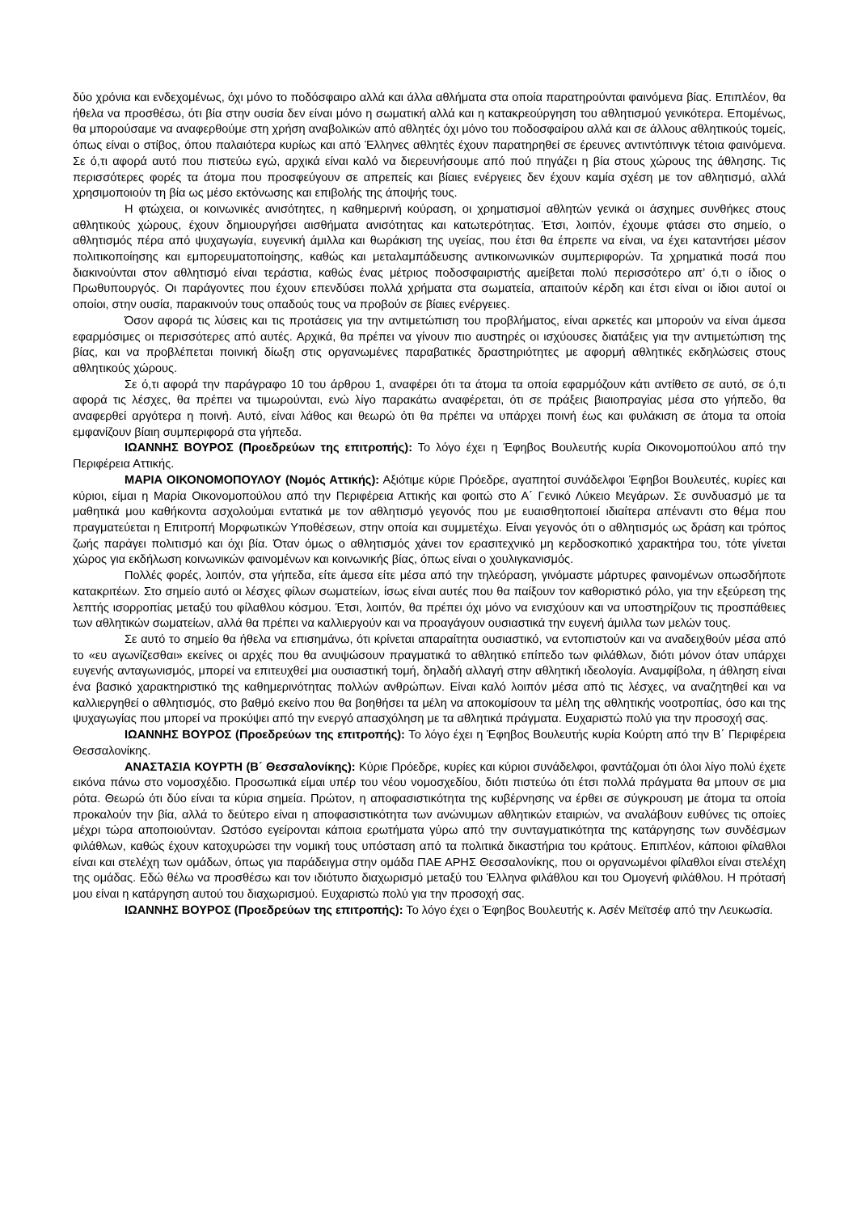δύο χρόνια και ενδεχομένως, όχι μόνο το ποδόσφαιρο αλλά και άλλα αθλήματα στα οποία παρατηρούνται φαινόμενα βίας. Επιπλέον, θα ήθελα να προσθέσω, ότι βία στην ουσία δεν είναι μόνο η σωματική αλλά και η κατακρεούργηση του αθλητισμού γενικότερα. Επομένως, θα μπορούσαμε να αναφερθούμε στη χρήση αναβολικών από αθλητές όχι μόνο του ποδοσφαίρου αλλά και σε άλλους αθλητικούς τομείς, όπως είναι ο στίβος, όπου παλαιότερα κυρίως και από Έλληνες αθλητές έχουν παρατηρηθεί σε έρευνες αντιντόπινγκ τέτοια φαινόμενα. Σε ό,τι αφορά αυτό που πιστεύω εγώ, αρχικά είναι καλό να διερευνήσουμε από πού πηγάζει η βία στους χώρους της άθλησης. Τις περισσότερες φορές τα άτομα που προσφεύγουν σε απρεπείς και βίαιες ενέργειες δεν έχουν καμία σχέση με τον αθλητισμό, αλλά χρησιμοποιούν τη βία ως μέσο εκτόνωσης και επιβολής της άποψής τους.
Η φτώχεια, οι κοινωνικές ανισότητες, η καθημερινή κούραση, οι χρηματισμοί αθλητών γενικά οι άσχημες συνθήκες στους αθλητικούς χώρους, έχουν δημιουργήσει αισθήματα ανισότητας και κατωτερότητας. Έτσι, λοιπόν, έχουμε φτάσει στο σημείο, ο αθλητισμός πέρα από ψυχαγωγία, ευγενική άμιλλα και θωράκιση της υγείας, που έτσι θα έπρεπε να είναι, να έχει καταντήσει μέσον πολιτικοποίησης και εμπορευματοποίησης, καθώς και μεταλαμπάδευσης αντικοινωνικών συμπεριφορών. Τα χρηματικά ποσά που διακινούνται στον αθλητισμό είναι τεράστια, καθώς ένας μέτριος ποδοσφαιριστής αμείβεται πολύ περισσότερο απ’ ό,τι ο ίδιος ο Πρωθυπουργός. Οι παράγοντες που έχουν επενδύσει πολλά χρήματα στα σωματεία, απαιτούν κέρδη και έτσι είναι οι ίδιοι αυτοί οι οποίοι, στην ουσία, παρακινούν τους οπαδούς τους να προβούν σε βίαιες ενέργειες.
Όσον αφορά τις λύσεις και τις προτάσεις για την αντιμετώπιση του προβλήματος, είναι αρκετές και μπορούν να είναι άμεσα εφαρμόσιμες οι περισσότερες από αυτές. Αρχικά, θα πρέπει να γίνουν πιο αυστηρές οι ισχύουσες διατάξεις για την αντιμετώπιση της βίας, και να προβλέπεται ποινική δίωξη στις οργανωμένες παραβατικές δραστηριότητες με αφορμή αθλητικές εκδηλώσεις στους αθλητικούς χώρους.
Σε ό,τι αφορά την παράγραφο 10 του άρθρου 1, αναφέρει ότι τα άτομα τα οποία εφαρμόζουν κάτι αντίθετο σε αυτό, σε ό,τι αφορά τις λέσχες, θα πρέπει να τιμωρούνται, ενώ λίγο παρακάτω αναφέρεται, ότι σε πράξεις βιαιοπραγίας μέσα στο γήπεδο, θα αναφερθεί αργότερα η ποινή. Αυτό, είναι λάθος και θεωρώ ότι θα πρέπει να υπάρχει ποινή έως και φυλάκιση σε άτομα τα οποία εμφανίζουν βίαιη συμπεριφορά στα γήπεδα.
ΙΩΑΝΝΗΣ ΒΟΥΡΟΣ (Προεδρεύων της επιτροπής): Το λόγο έχει η Έφηβος Βουλευτής κυρία Οικονομοπούλου από την Περιφέρεια Αττικής.
ΜΑΡΙΑ ΟΙΚΟΝΟΜΟΠΟΥΛΟΥ (Νομός Αττικής): Αξιότιμε κύριε Πρόεδρε, αγαπητοί συνάδελφοι Έφηβοι Βουλευτές, κυρίες και κύριοι, είμαι η Μαρία Οικονομοπούλου από την Περιφέρεια Αττικής και φοιτώ στο Α΄ Γενικό Λύκειο Μεγάρων. Σε συνδυασμό με τα μαθητικά μου καθήκοντα ασχολούμαι εντατικά με τον αθλητισμό γεγονός που με ευαισθητοποιεί ιδιαίτερα απέναντι στο θέμα που πραγματεύεται η Επιτροπή Μορφωτικών Υποθέσεων, στην οποία και συμμετέχω. Είναι γεγονός ότι ο αθλητισμός ως δράση και τρόπος ζωής παράγει πολιτισμό και όχι βία. Όταν όμως ο αθλητισμός χάνει τον ερασιτεχνικό μη κερδοσκοπικό χαρακτήρα του, τότε γίνεται χώρος για εκδήλωση κοινωνικών φαινομένων και κοινωνικής βίας, όπως είναι ο χουλιγκανισμός.
Πολλές φορές, λοιπόν, στα γήπεδα, είτε άμεσα είτε μέσα από την τηλεόραση, γινόμαστε μάρτυρες φαινομένων οπωσδήποτε κατακριτέων. Στο σημείο αυτό οι λέσχες φίλων σωματείων, ίσως είναι αυτές που θα παίξουν τον καθοριστικό ρόλο, για την εξεύρεση της λεπτής ισορροπίας μεταξύ του φίλαθλου κόσμου. Έτσι, λοιπόν, θα πρέπει όχι μόνο να ενισχύουν και να υποστηρίζουν τις προσπάθειες των αθλητικών σωματείων, αλλά θα πρέπει να καλλιεργούν και να προαγάγουν ουσιαστικά την ευγενή άμιλλα των μελών τους.
Σε αυτό το σημείο θα ήθελα να επισημάνω, ότι κρίνεται απαραίτητα ουσιαστικό, να εντοπιστούν και να αναδειχθούν μέσα από το «ευ αγωνίζεσθαι» εκείνες οι αρχές που θα ανυψώσουν πραγματικά το αθλητικό επίπεδο των φιλάθλων, διότι μόνον όταν υπάρχει ευγενής ανταγωνισμός, μπορεί να επιτευχθεί μια ουσιαστική τομή, δηλαδή αλλαγή στην αθλητική ιδεολογία. Αναμφίβολα, η άθληση είναι ένα βασικό χαρακτηριστικό της καθημερινότητας πολλών ανθρώπων. Είναι καλό λοιπόν μέσα από τις λέσχες, να αναζητηθεί και να καλλιεργηθεί ο αθλητισμός, στο βαθμό εκείνο που θα βοηθήσει τα μέλη να αποκομίσουν τα μέλη της αθλητικής νοοτροπίας, όσο και της ψυχαγωγίας που μπορεί να προκύψει από την ενεργό απασχόληση με τα αθλητικά πράγματα. Ευχαριστώ πολύ για την προσοχή σας.
ΙΩΑΝΝΗΣ ΒΟΥΡΟΣ (Προεδρεύων της επιτροπής): Το λόγο έχει η Έφηβος Βουλευτής κυρία Κούρτη από την Β΄ Περιφέρεια Θεσσαλονίκης.
ΑΝΑΣΤΑΣΙΑ ΚΟΥΡΤΗ (Β΄ Θεσσαλονίκης): Κύριε Πρόεδρε, κυρίες και κύριοι συνάδελφοι, φαντάζομαι ότι όλοι λίγο πολύ έχετε εικόνα πάνω στο νομοσχέδιο. Προσωπικά είμαι υπέρ του νέου νομοσχεδίου, διότι πιστεύω ότι έτσι πολλά πράγματα θα μπουν σε μια ρότα. Θεωρώ ότι δύο είναι τα κύρια σημεία. Πρώτον, η αποφασιστικότητα της κυβέρνησης να έρθει σε σύγκρουση με άτομα τα οποία προκαλούν την βία, αλλά το δεύτερο είναι η αποφασιστικότητα των ανώνυμων αθλητικών εταιριών, να αναλάβουν ευθύνες τις οποίες μέχρι τώρα αποποιούνταν. Ωστόσο εγείρονται κάποια ερωτήματα γύρω από την συνταγματικότητα της κατάργησης των συνδέσμων φιλάθλων, καθώς έχουν κατοχυρώσει την νομική τους υπόσταση από τα πολιτικά δικαστήρια του κράτους. Επιπλέον, κάποιοι φίλαθλοι είναι και στελέχη των ομάδων, όπως για παράδειγμα στην ομάδα ΠΑΕ ΑΡΗΣ Θεσσαλονίκης, που οι οργανωμένοι φίλαθλοι είναι στελέχη της ομάδας. Εδώ θέλω να προσθέσω και τον ιδιότυπο διαχωρισμό μεταξύ του Έλληνα φιλάθλου και του Ομογενή φιλάθλου. Η πρότασή μου είναι η κατάργηση αυτού του διαχωρισμού. Ευχαριστώ πολύ για την προσοχή σας.
ΙΩΑΝΝΗΣ ΒΟΥΡΟΣ (Προεδρεύων της επιτροπής): Το λόγο έχει ο Έφηβος Βουλευτής κ. Ασέν Μεϊτσέφ από την Λευκωσία.